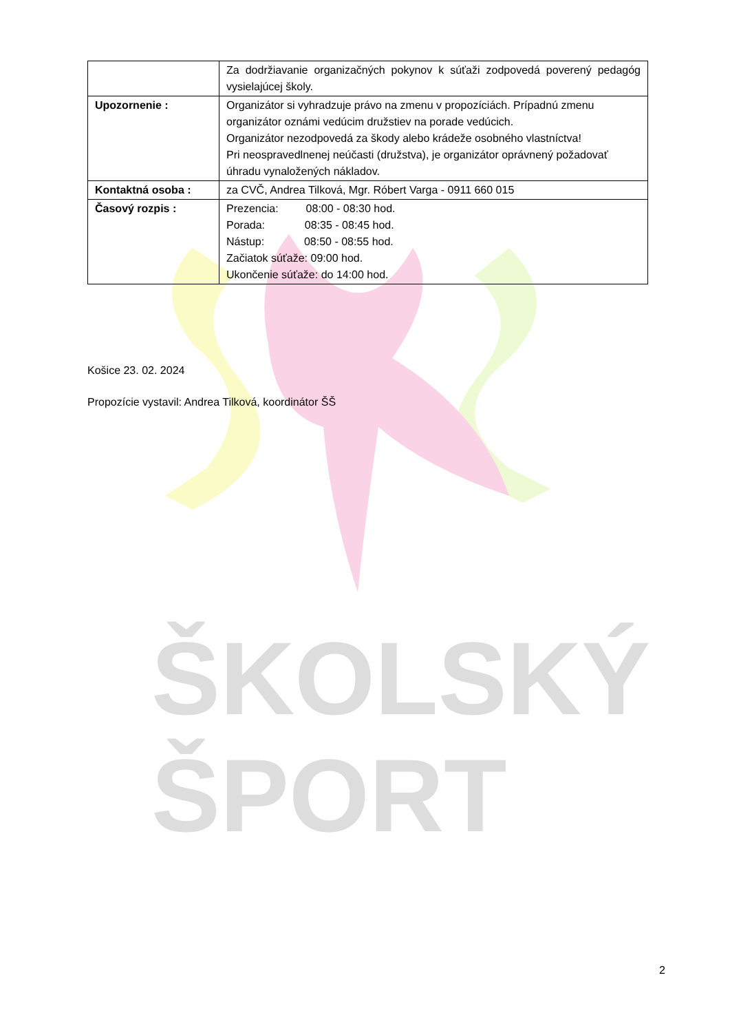ŠKOLSKÝ
ŠPORT
| | Za dodržiavanie organizačných pokynov k súťaži zodpovedá poverený pedagóg vysielajúcej školy. |
| Upozornenie : | Organizátor si vyhradzuje právo na zmenu v propozíciách. Prípadnú zmenu organizátor oznámi vedúcim družstiev na porade vedúcich. Organizátor nezodpovedá za škody alebo krádeže osobného vlastníctva! Pri neospravedlnenej neúčasti (družstva), je organizátor oprávnený požadovať úhradu vynaložených nákladov. |
| Kontaktná osoba : | za CVČ, Andrea Tilková, Mgr. Róbert Varga - 0911 660 015 |
| Časový rozpis : | Prezencia: 08:00 - 08:30 hod. Porada: 08:35 - 08:45 hod. Nástup: 08:50 - 08:55 hod. Začiatok súťaže: 09:00 hod. Ukončenie súťaže: do 14:00 hod. |
Košice 23. 02. 2024
Propozície vystavil: Andrea Tilková, koordinátor ŠŠ
2